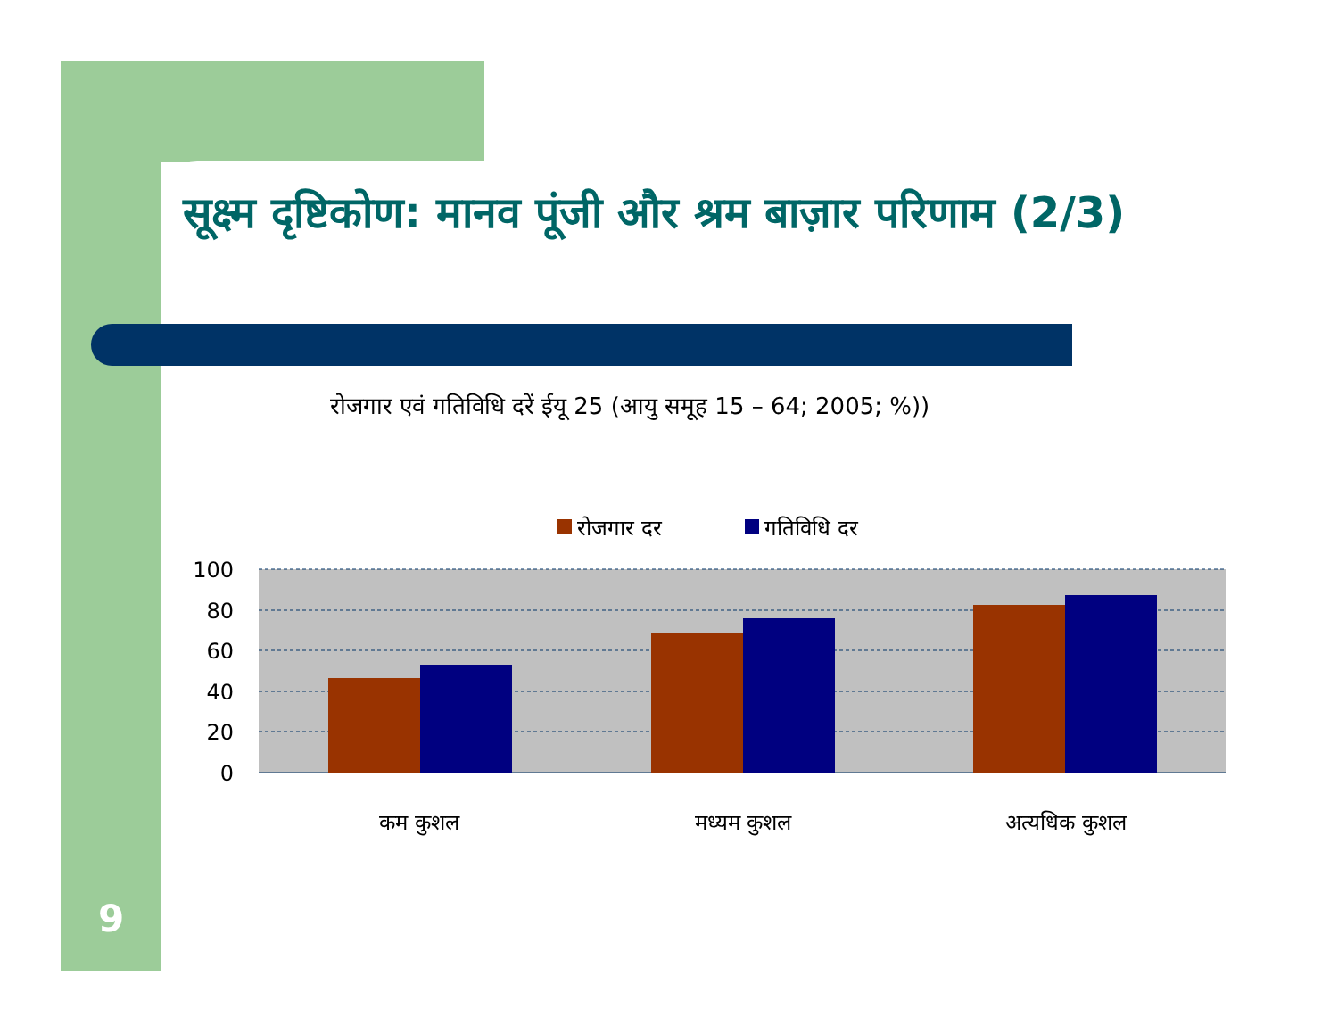सूक्ष्म दृष्टिकोण: मानव पूंजी और श्रम बाज़ार परिणाम (2/3)
रोजगार एवं गतिविधि दरें ईयू 25 (आयु समूह 15 – 64; 2005; %))
रोजगार दर
गतिविधि दर
100
80
60
40
20
0
कम कुशल
मध्यम कुशल
अत्यधिक कुशल
9